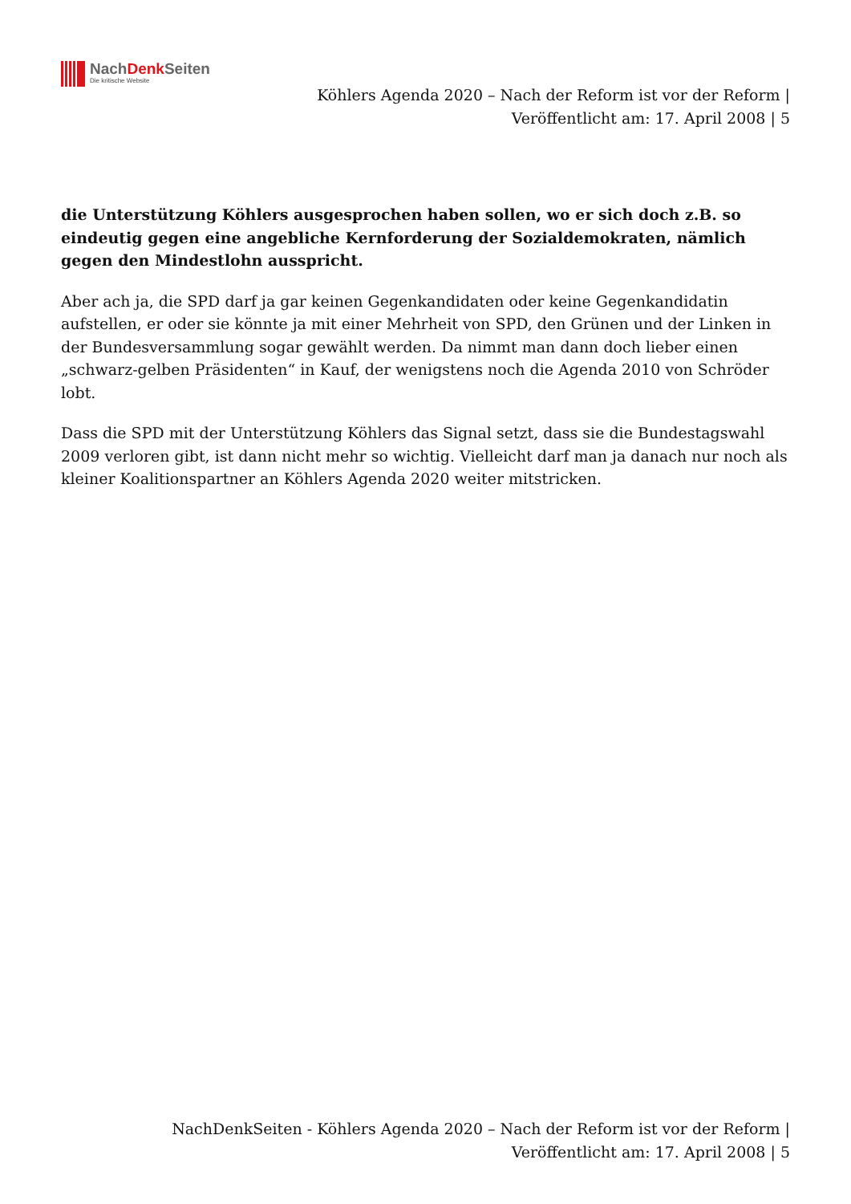NachDenk Seiten
Die kritische Website
Köhlers Agenda 2020 – Nach der Reform ist vor der Reform |
Veröffentlicht am: 17. April 2008 | 5
die Unterstützung Köhlers ausgesprochen haben sollen, wo er sich doch z.B. so eindeutig gegen eine angebliche Kernforderung der Sozialdemokraten, nämlich gegen den Mindestlohn ausspricht.
Aber ach ja, die SPD darf ja gar keinen Gegenkandidaten oder keine Gegenkandidatin aufstellen, er oder sie könnte ja mit einer Mehrheit von SPD, den Grünen und der Linken in der Bundesversammlung sogar gewählt werden. Da nimmt man dann doch lieber einen „schwarz-gelben Präsidenten“ in Kauf, der wenigstens noch die Agenda 2010 von Schröder lobt.
Dass die SPD mit der Unterstützung Köhlers das Signal setzt, dass sie die Bundestagswahl 2009 verloren gibt, ist dann nicht mehr so wichtig. Vielleicht darf man ja danach nur noch als kleiner Koalitionspartner an Köhlers Agenda 2020 weiter mitstricken.
NachDenkSeiten - Köhlers Agenda 2020 – Nach der Reform ist vor der Reform |
Veröffentlicht am: 17. April 2008 | 5